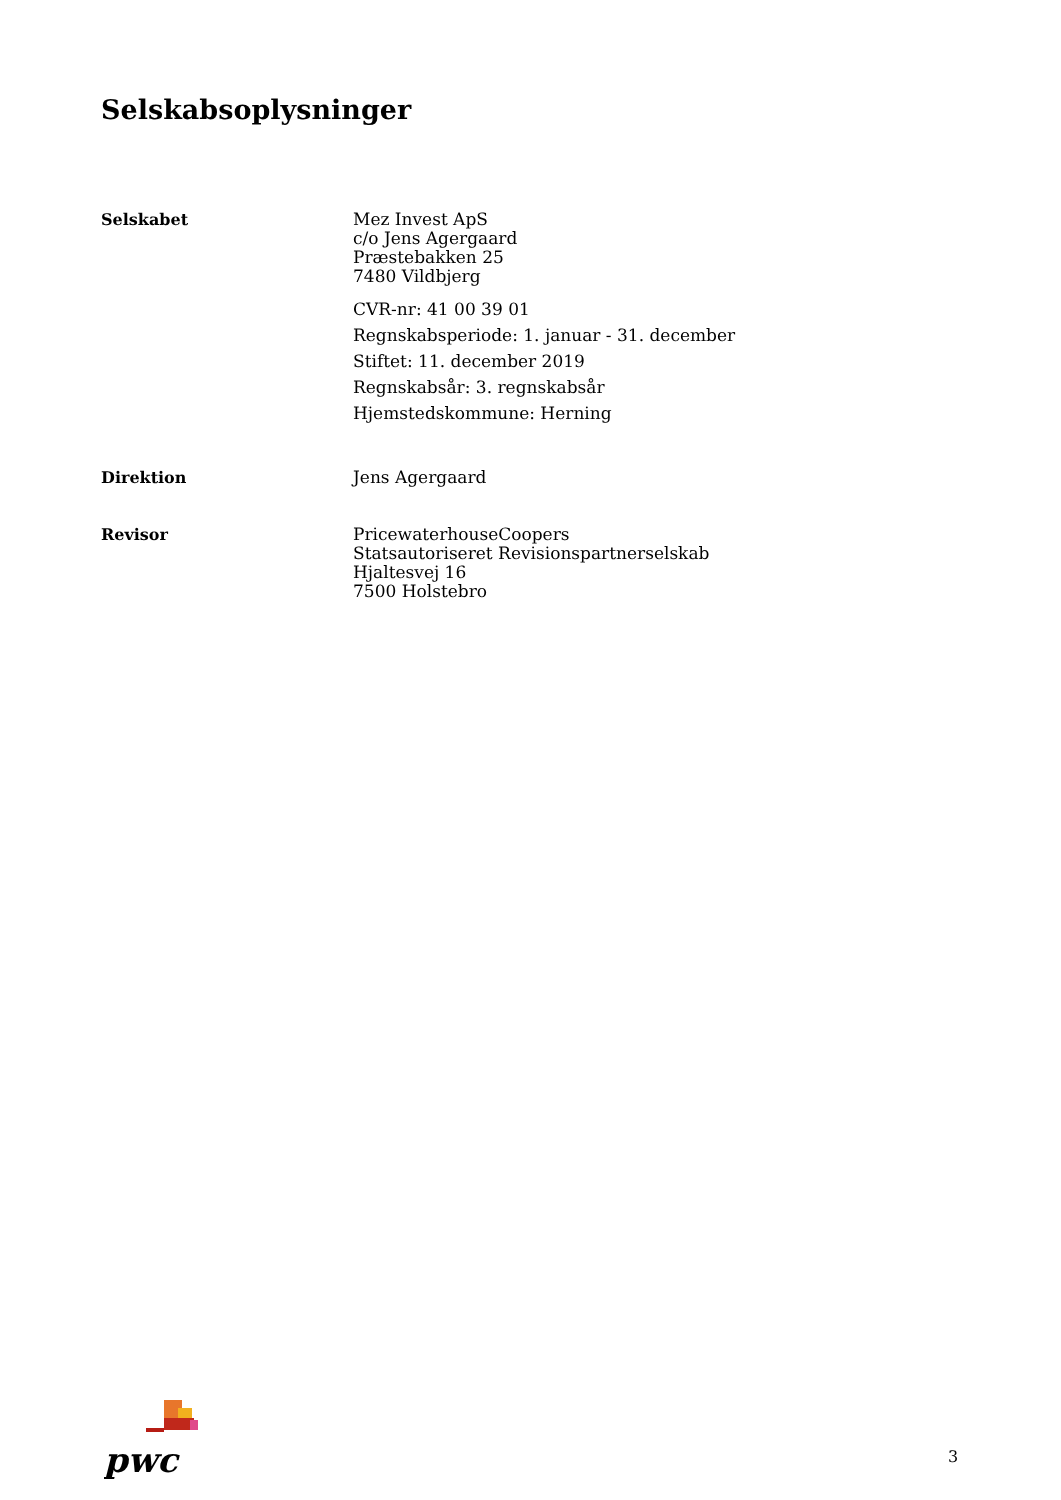Selskabsoplysninger
Selskabet
Mez Invest ApS
c/o Jens Agergaard
Præstebakken 25
7480 Vildbjerg
CVR-nr: 41 00 39 01
Regnskabsperiode: 1. januar - 31. december
Stiftet: 11. december 2019
Regnskabsår: 3. regnskabsår
Hjemstedskommune: Herning
Direktion
Jens Agergaard
Revisor
PricewaterhouseCoopers
Statsautoriseret Revisionspartnerselskab
Hjaltesvej 16
7500 Holstebro
pwc
3